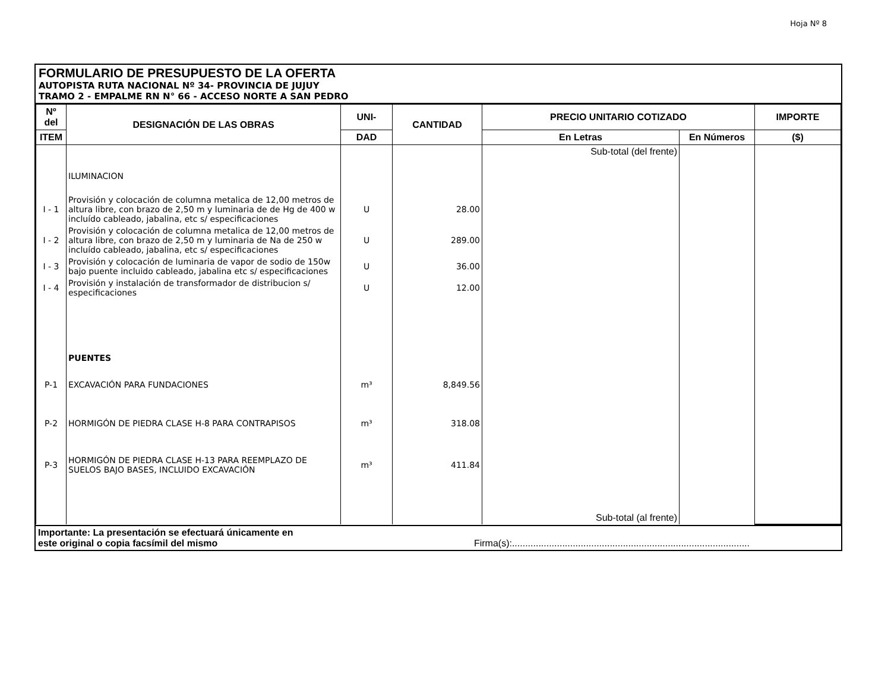Hoja Nº 8
FORMULARIO DE PRESUPUESTO DE LA OFERTA
AUTOPISTA RUTA NACIONAL Nº 34- PROVINCIA DE JUJUY
TRAMO 2 - EMPALME RN N° 66 - ACCESO NORTE A SAN PEDRO
| Nº del | DESIGNACIÓN DE LAS OBRAS | UNI- | CANTIDAD | PRECIO UNITARIO COTIZADO | | IMPORTE |
| --- | --- | --- | --- | --- | --- | --- |
| ITEM | | DAD | | En Letras | En Números | ($) |
| | | | | Sub-total (del frente) | | |
| | ILUMINACION | | | | | |
| I - 1 | Provisión y colocación de columna metalica de 12,00 metros de altura libre, con brazo de 2,50 m y luminaria de de Hg de 400 w incluído cableado, jabalina, etc s/ especificaciones | U | 28.00 | | | |
| I - 2 | Provisión y colocación de columna metalica de 12,00 metros de altura libre, con brazo de 2,50 m y luminaria de Na de 250 w incluído cableado, jabalina, etc s/ especificaciones | U | 289.00 | | | |
| I - 3 | Provisión y colocación de luminaria de vapor de sodio de 150w bajo puente incluido cableado, jabalina etc s/ especificaciones | U | 36.00 | | | |
| I - 4 | Provisión y instalación de transformador de distribucion s/ especificaciones | U | 12.00 | | | |
| | PUENTES | | | | | |
| P-1 | EXCAVACIÓN PARA FUNDACIONES | m³ | 8,849.56 | | | |
| P-2 | HORMIGÓN DE PIEDRA CLASE H-8 PARA CONTRAPISOS | m³ | 318.08 | | | |
| P-3 | HORMIGÓN DE PIEDRA CLASE H-13 PARA REEMPLAZO DE SUELOS BAJO BASES, INCLUIDO EXCAVACIÓN | m³ | 411.84 | | | |
| | | | | Sub-total (al frente) | | |
Importante: La presentación se efectuará únicamente en
este original o copia facsímil del mismo Firma(s):..........................................................................................